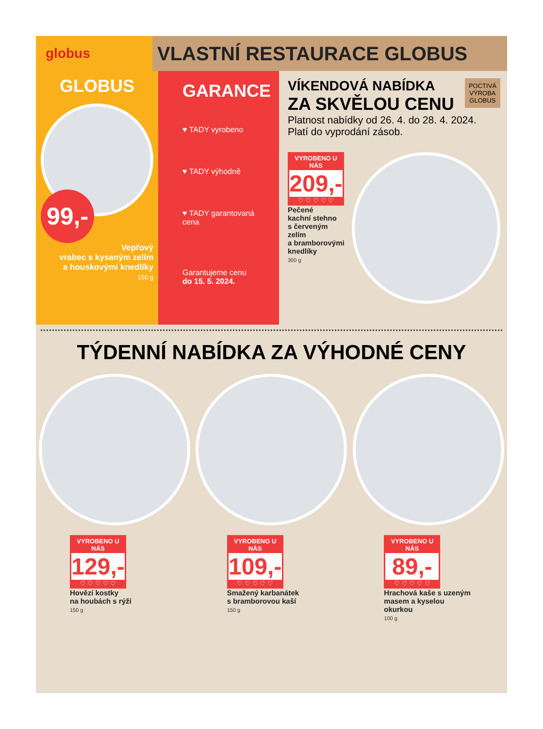globus
VLASTNÍ RESTAURACE GLOBUS
GLOBUS
99,-
Vepřový
vrabec s kysaným zelím
a houskovými knedlíky
150 g
GARANCE
♥ TADY vyrobeno
♥ TADY výhodně
♥ TADY garantovaná cena
Garantujeme cenu
do 15. 5. 2024.
POCTIVÁ
VÝROBA
GLOBUS
VÍKENDOVÁ NABÍDKA
ZA SKVĚLOU CENU
Platnost nabídky od 26. 4. do 28. 4. 2024.
Platí do vyprodání zásob.
VYROBENO U NÁS
209,-
♡ ♡ ♡ ♡ ♡
Pečené
kachní stehno
s červeným zelím
a bramborovými
knedlíky
300 g
TÝDENNÍ NABÍDKA ZA VÝHODNÉ CENY
VYROBENO U NÁS
129,-
♡ ♡ ♡ ♡ ♡
Hovězí kostky
na houbách s rýží
150 g
VYROBENO U NÁS
109,-
♡ ♡ ♡ ♡ ♡
Smažený karbanátek
s bramborovou kaší
150 g
VYROBENO U NÁS
89,-
♡ ♡ ♡ ♡ ♡
Hrachová kaše s uzeným
masem a kyselou
okurkou
100 g